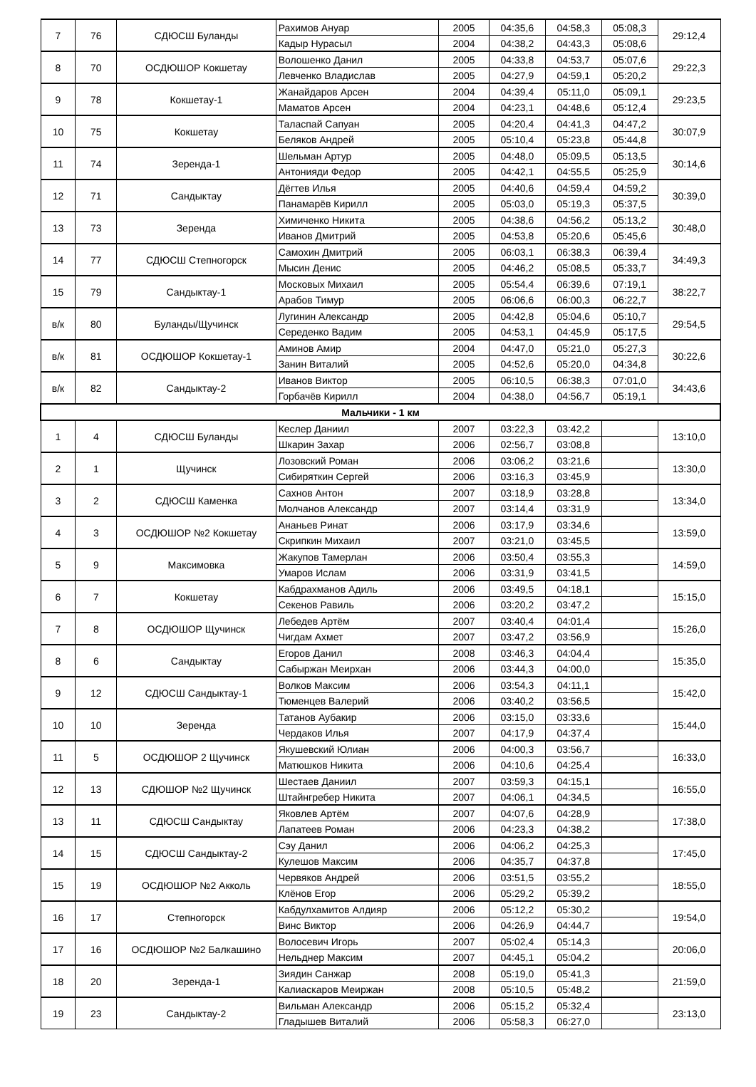| 7 | 76 | СДЮСШ Буланды | Рахимов Ануар | 2005 | 04:35,6 | 04:58,3 | 05:08,3 | 29:12,4 |
| | | | Кадыр Нурасыл | 2004 | 04:38,2 | 04:43,3 | 05:08,6 | |
| 8 | 70 | ОСДЮШОР Кокшетау | Волошенко Данил | 2005 | 04:33,8 | 04:53,7 | 05:07,6 | 29:22,3 |
| | | | Левченко Владислав | 2005 | 04:27,9 | 04:59,1 | 05:20,2 | |
| 9 | 78 | Кокшетау-1 | Жанайдаров Арсен | 2004 | 04:39,4 | 05:11,0 | 05:09,1 | 29:23,5 |
| | | | Маматов Арсен | 2004 | 04:23,1 | 04:48,6 | 05:12,4 | |
| 10 | 75 | Кокшетау | Таласпай Сапуан | 2005 | 04:20,4 | 04:41,3 | 04:47,2 | 30:07,9 |
| | | | Беляков Андрей | 2005 | 05:10,4 | 05:23,8 | 05:44,8 | |
| 11 | 74 | Зеренда-1 | Шельман Артур | 2005 | 04:48,0 | 05:09,5 | 05:13,5 | 30:14,6 |
| | | | Антонияди Федор | 2005 | 04:42,1 | 04:55,5 | 05:25,9 | |
| 12 | 71 | Сандыктау | Дёгтев Илья | 2005 | 04:40,6 | 04:59,4 | 04:59,2 | 30:39,0 |
| | | | Панамарёв Кирилл | 2005 | 05:03,0 | 05:19,3 | 05:37,5 | |
| 13 | 73 | Зеренда | Химиченко Никита | 2005 | 04:38,6 | 04:56,2 | 05:13,2 | 30:48,0 |
| | | | Иванов Дмитрий | 2005 | 04:53,8 | 05:20,6 | 05:45,6 | |
| 14 | 77 | СДЮСШ Степногорск | Самохин Дмитрий | 2005 | 06:03,1 | 06:38,3 | 06:39,4 | 34:49,3 |
| | | | Мысин Денис | 2005 | 04:46,2 | 05:08,5 | 05:33,7 | |
| 15 | 79 | Сандыктау-1 | Московых Михаил | 2005 | 05:54,4 | 06:39,6 | 07:19,1 | 38:22,7 |
| | | | Арабов Тимур | 2005 | 06:06,6 | 06:00,3 | 06:22,7 | |
| в/к | 80 | Буланды/Щучинск | Лугинин Александр | 2005 | 04:42,8 | 05:04,6 | 05:10,7 | 29:54,5 |
| | | | Середенко Вадим | 2005 | 04:53,1 | 04:45,9 | 05:17,5 | |
| в/к | 81 | ОСДЮШОР Кокшетау-1 | Аминов Амир | 2004 | 04:47,0 | 05:21,0 | 05:27,3 | 30:22,6 |
| | | | Занин Виталий | 2005 | 04:52,6 | 05:20,0 | 04:34,8 | |
| в/к | 82 | Сандыктау-2 | Иванов Виктор | 2005 | 06:10,5 | 06:38,3 | 07:01,0 | 34:43,6 |
| | | | Горбачёв Кирилл | 2004 | 04:38,0 | 04:56,7 | 05:19,1 | |
| Мальчики - 1 км | | | | | | | | |
| 1 | 4 | СДЮСШ Буланды | Кеслер Даниил | 2007 | 03:22,3 | 03:42,2 | | 13:10,0 |
| | | | Шкарин Захар | 2006 | 02:56,7 | 03:08,8 | | |
| 2 | 1 | Щучинск | Лозовский Роман | 2006 | 03:06,2 | 03:21,6 | | 13:30,0 |
| | | | Сибиряткин Сергей | 2006 | 03:16,3 | 03:45,9 | | |
| 3 | 2 | СДЮСШ Каменка | Сахнов Антон | 2007 | 03:18,9 | 03:28,8 | | 13:34,0 |
| | | | Молчанов Александр | 2007 | 03:14,4 | 03:31,9 | | |
| 4 | 3 | ОСДЮШОР №2 Кокшетау | Ананьев Ринат | 2006 | 03:17,9 | 03:34,6 | | 13:59,0 |
| | | | Скрипкин Михаил | 2007 | 03:21,0 | 03:45,5 | | |
| 5 | 9 | Максимовка | Жакупов Тамерлан | 2006 | 03:50,4 | 03:55,3 | | 14:59,0 |
| | | | Умаров Ислам | 2006 | 03:31,9 | 03:41,5 | | |
| 6 | 7 | Кокшетау | Кабдрахманов Адиль | 2006 | 03:49,5 | 04:18,1 | | 15:15,0 |
| | | | Секенов Равиль | 2006 | 03:20,2 | 03:47,2 | | |
| 7 | 8 | ОСДЮШОР Щучинск | Лебедев Артём | 2007 | 03:40,4 | 04:01,4 | | 15:26,0 |
| | | | Чигдам Ахмет | 2007 | 03:47,2 | 03:56,9 | | |
| 8 | 6 | Сандыктау | Егоров Данил | 2008 | 03:46,3 | 04:04,4 | | 15:35,0 |
| | | | Сабыржан Меирхан | 2006 | 03:44,3 | 04:00,0 | | |
| 9 | 12 | СДЮСШ Сандыктау-1 | Волков Максим | 2006 | 03:54,3 | 04:11,1 | | 15:42,0 |
| | | | Тюменцев Валерий | 2006 | 03:40,2 | 03:56,5 | | |
| 10 | 10 | Зеренда | Татанов Аубакир | 2006 | 03:15,0 | 03:33,6 | | 15:44,0 |
| | | | Чердаков Илья | 2007 | 04:17,9 | 04:37,4 | | |
| 11 | 5 | ОСДЮШОР 2 Щучинск | Якушевский Юлиан | 2006 | 04:00,3 | 03:56,7 | | 16:33,0 |
| | | | Матюшков Никита | 2006 | 04:10,6 | 04:25,4 | | |
| 12 | 13 | СДЮШОР №2 Щучинск | Шестаев Даниил | 2007 | 03:59,3 | 04:15,1 | | 16:55,0 |
| | | | Штайнгребер Никита | 2007 | 04:06,1 | 04:34,5 | | |
| 13 | 11 | СДЮСШ Сандыктау | Яковлев Артём | 2007 | 04:07,6 | 04:28,9 | | 17:38,0 |
| | | | Лапатеев Роман | 2006 | 04:23,3 | 04:38,2 | | |
| 14 | 15 | СДЮСШ Сандыктау-2 | Сэу Данил | 2006 | 04:06,2 | 04:25,3 | | 17:45,0 |
| | | | Кулешов Максим | 2006 | 04:35,7 | 04:37,8 | | |
| 15 | 19 | ОСДЮШОР №2 Акколь | Червяков Андрей | 2006 | 03:51,5 | 03:55,2 | | 18:55,0 |
| | | | Клёнов Егор | 2006 | 05:29,2 | 05:39,2 | | |
| 16 | 17 | Степногорск | Кабдулхамитов Алдияр | 2006 | 05:12,2 | 05:30,2 | | 19:54,0 |
| | | | Винс Виктор | 2006 | 04:26,9 | 04:44,7 | | |
| 17 | 16 | ОСДЮШОР №2 Балкашино | Волосевич Игорь | 2007 | 05:02,4 | 05:14,3 | | 20:06,0 |
| | | | Нельднер Максим | 2007 | 04:45,1 | 05:04,2 | | |
| 18 | 20 | Зеренда-1 | Зиядин Санжар | 2008 | 05:19,0 | 05:41,3 | | 21:59,0 |
| | | | Калиаскаров Меиржан | 2008 | 05:10,5 | 05:48,2 | | |
| 19 | 23 | Сандыктау-2 | Вильман Александр | 2006 | 05:15,2 | 05:32,4 | | 23:13,0 |
| | | | Гладышев Виталий | 2006 | 05:58,3 | 06:27,0 | | |